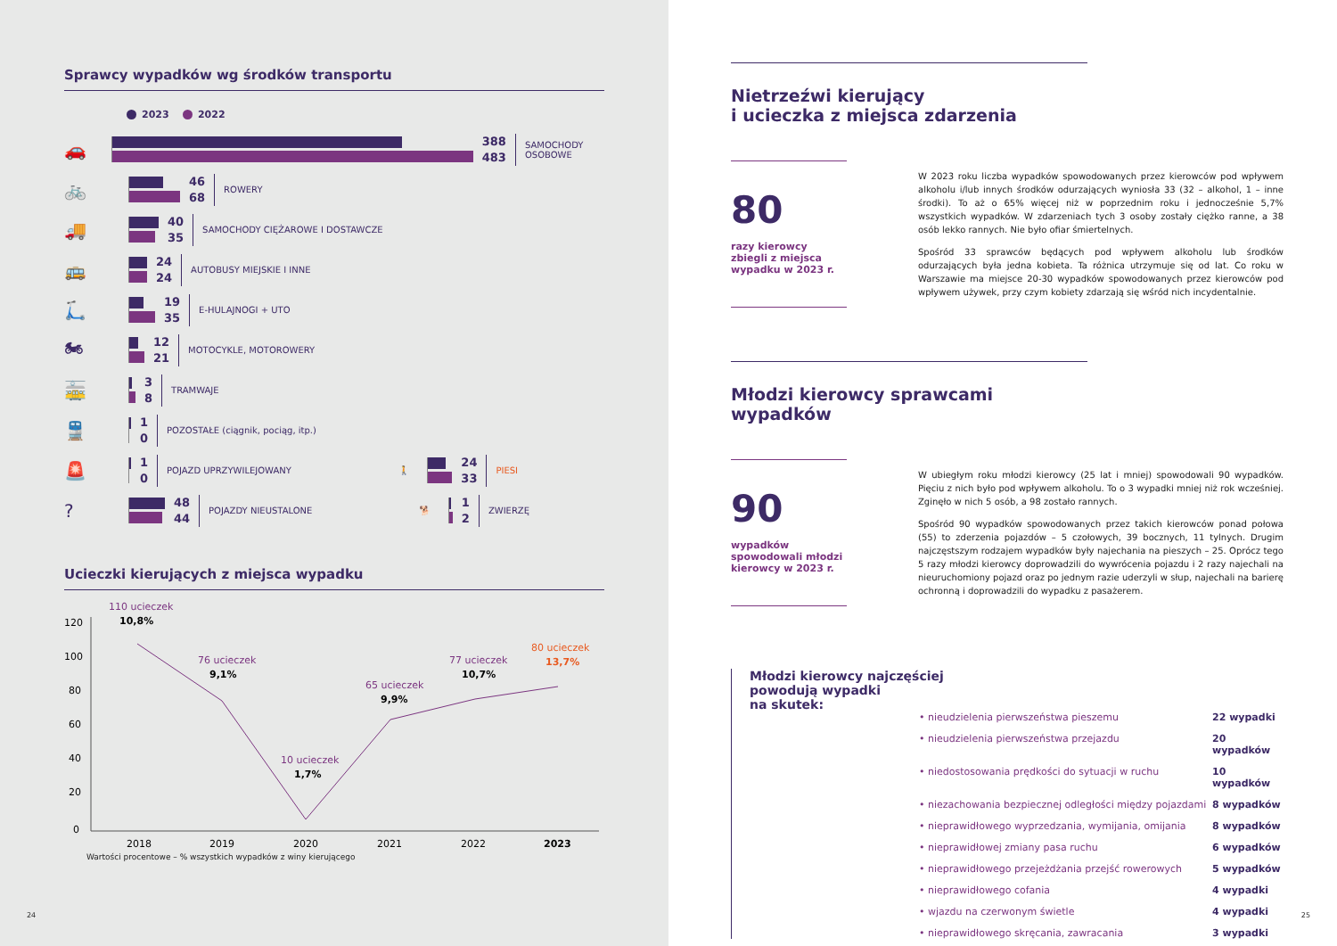Sprawcy wypadków wg środków transportu
2023 2022
🚗
388
483 SAMOCHODY OSOBOWE
🚲
46
68 ROWERY
🚚
40
35 SAMOCHODY CIĘŻAROWE I DOSTAWCZE
🚌
24
24 AUTOBUSY MIEJSKIE I INNE
🛴
19
35 E-HULAJNOGI + UTO
🏍
12
21 MOTOCYKLE, MOTOROWERY
🚋
3
8 TRAMWAJE
🚆
1
0 POZOSTAŁE (ciągnik, pociąg, itp.)
🚨
1
0 POJAZD UPRZYWILEJOWANY 🚶
24
33 PIESI
?
48
44 POJAZDY NIEUSTALONE 🐕
1
2 ZWIERZĘ
Ucieczki kierujących z miejsca wypadku
120
100
80
60
40
20
0
110 ucieczek
10,8%
76 ucieczek
9,1%
10 ucieczek
1,7%
65 ucieczek
9,9%
77 ucieczek
10,7%
80 ucieczek
13,7%
2018
2019
2020
2021
2022
2023
Wartości procentowe – % wszystkich wypadków z winy kierującego
24
Nietrzeźwi kierujący
i ucieczka z miejsca zdarzenia
80
razy kierowcy zbiegli z miejsca wypadku w 2023 r.
W 2023 roku liczba wypadków spowodowanych przez kierowców pod wpływem alkoholu i/lub innych środków odurzających wyniosła 33 (32 – alkohol, 1 – inne środki). To aż o 65% więcej niż w poprzednim roku i jednocześnie 5,7% wszystkich wypadków. W zdarzeniach tych 3 osoby zostały ciężko ranne, a 38 osób lekko rannych. Nie było ofiar śmiertelnych.
Spośród 33 sprawców będących pod wpływem alkoholu lub środków odurzających była jedna kobieta. Ta różnica utrzymuje się od lat. Co roku w Warszawie ma miejsce 20-30 wypadków spowodowanych przez kierowców pod wpływem używek, przy czym kobiety zdarzają się wśród nich incydentalnie.
Młodzi kierowcy sprawcami wypadków
90
wypadków spowodowali młodzi kierowcy w 2023 r.
W ubiegłym roku młodzi kierowcy (25 lat i mniej) spowodowali 90 wypadków. Pięciu z nich było pod wpływem alkoholu. To o 3 wypadki mniej niż rok wcześniej. Zginęło w nich 5 osób, a 98 zostało rannych.
Spośród 90 wypadków spowodowanych przez takich kierowców ponad połowa (55) to zderzenia pojazdów – 5 czołowych, 39 bocznych, 11 tylnych. Drugim najczęstszym rodzajem wypadków były najechania na pieszych – 25. Oprócz tego 5 razy młodzi kierowcy doprowadzili do wywrócenia pojazdu i 2 razy najechali na nieuruchomiony pojazd oraz po jednym razie uderzyli w słup, najechali na barierę ochronną i doprowadzili do wypadku z pasażerem.
Młodzi kierowcy najczęściej
powodują wypadki
na skutek:
• nieudzielenia pierwszeństwa pieszemu 22 wypadki
• nieudzielenia pierwszeństwa przejazdu 20 wypadków
• niedostosowania prędkości do sytuacji w ruchu 10 wypadków
• niezachowania bezpiecznej odległości między pojazdami 8 wypadków
• nieprawidłowego wyprzedzania, wymijania, omijania 8 wypadków
• nieprawidłowej zmiany pasa ruchu 6 wypadków
• nieprawidłowego przejeżdżania przejść rowerowych 5 wypadków
• nieprawidłowego cofania 4 wypadki
• wjazdu na czerwonym świetle 4 wypadki
• nieprawidłowego skręcania, zawracania 3 wypadki
25